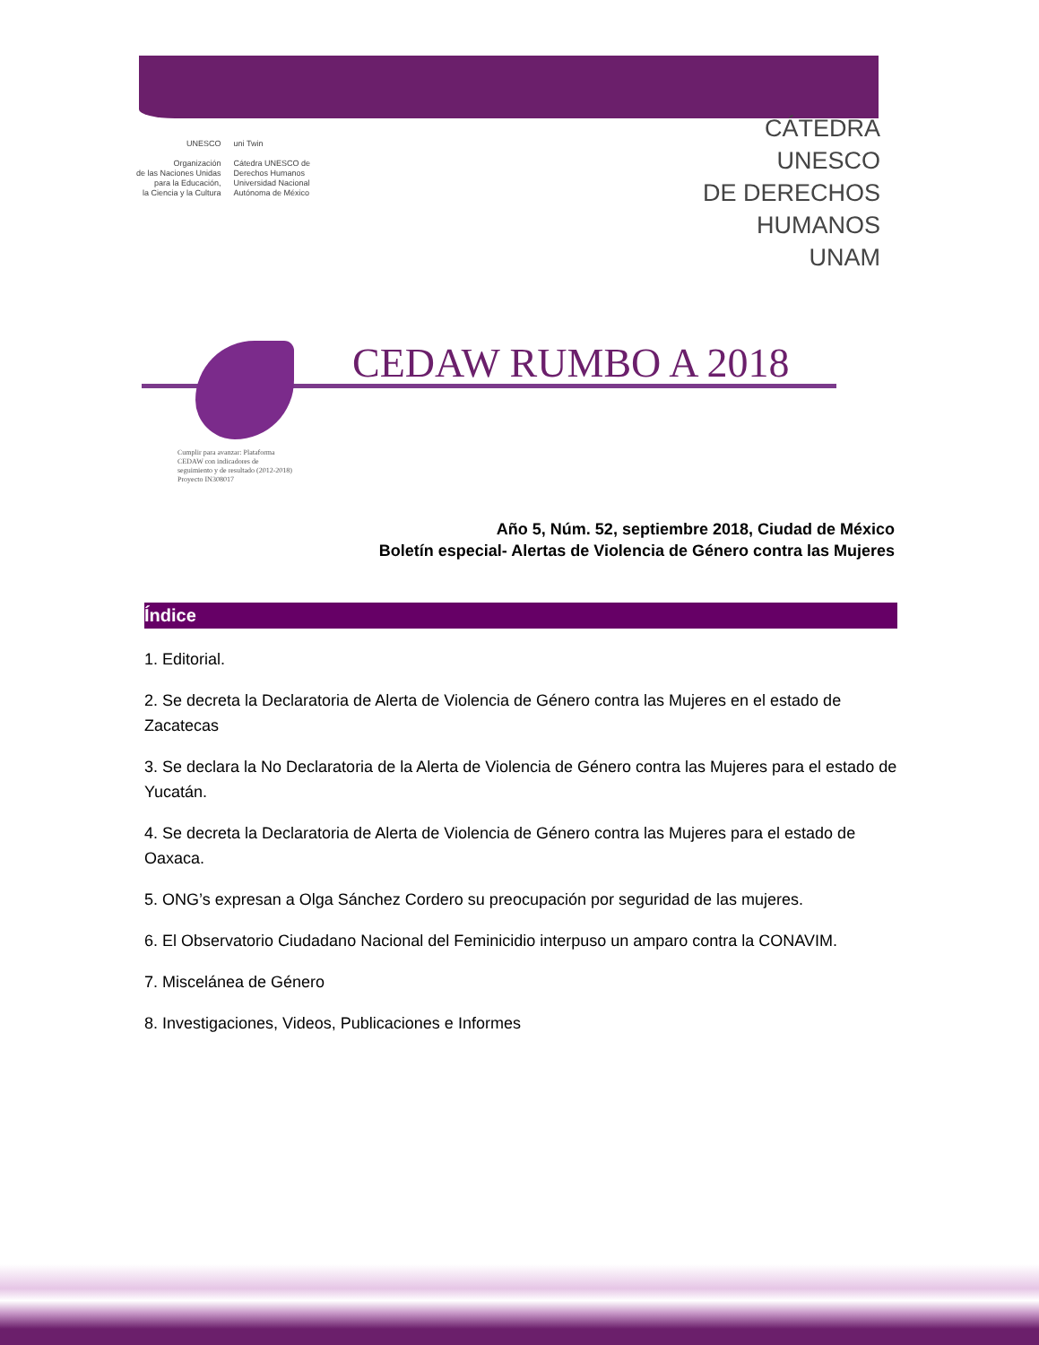UNESCO
Organización
de las Naciones Unidas
para la Educación,
la Ciencia y la Cultura
uni Twin
Cátedra UNESCO de
Derechos Humanos
Universidad Nacional
Autónoma de México
CÁTEDRA
UNESCO
DE DERECHOS
HUMANOS
UNAM
CEDAW RUMBO A 2018
Cumplir para avanzar: Plataforma
CEDAW con indicadores de
seguimiento y de resultado (2012-2018)
Proyecto IN308017
Año 5, Núm. 52, septiembre 2018, Ciudad de México
Boletín especial- Alertas de Violencia de Género contra las Mujeres
Índice
1. Editorial.
2. Se decreta la Declaratoria de Alerta de Violencia de Género contra las Mujeres en el estado de Zacatecas
3. Se declara la No Declaratoria de la Alerta de Violencia de Género contra las Mujeres para el estado de Yucatán.
4. Se decreta la Declaratoria de Alerta de Violencia de Género contra las Mujeres para el estado de Oaxaca.
5. ONG’s expresan a Olga Sánchez Cordero su preocupación por seguridad de las mujeres.
6. El Observatorio Ciudadano Nacional del Feminicidio interpuso un amparo contra la CONAVIM.
7. Miscelánea de Género
8. Investigaciones, Videos, Publicaciones e Informes